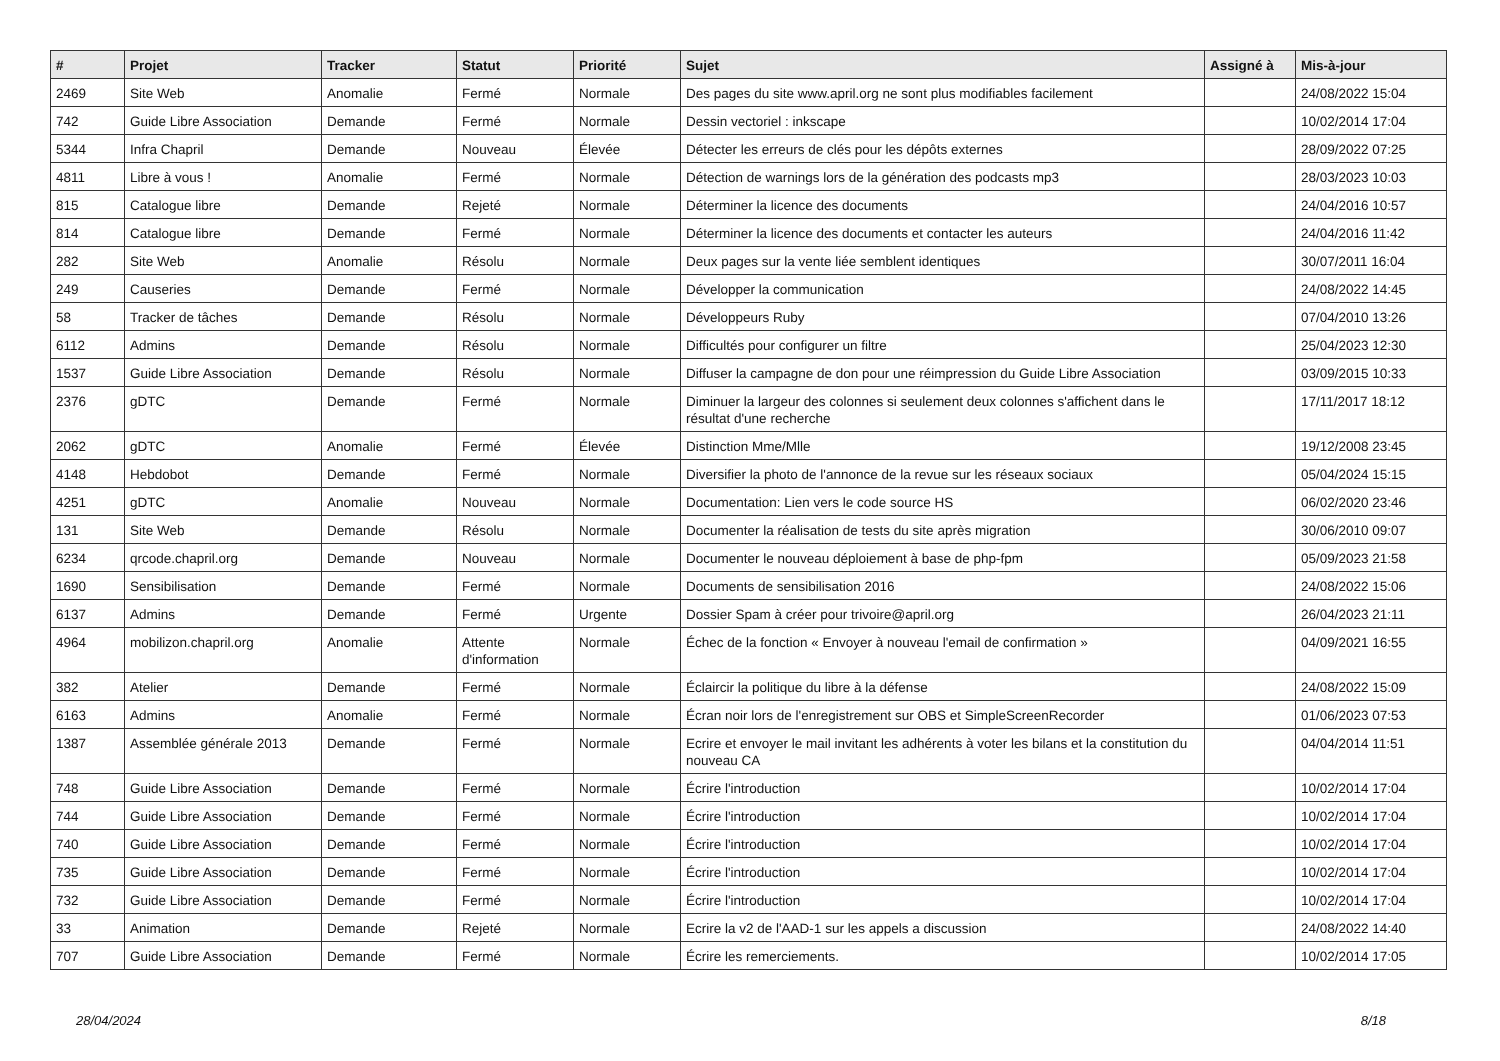| # | Projet | Tracker | Statut | Priorité | Sujet | Assigné à | Mis-à-jour |
| --- | --- | --- | --- | --- | --- | --- | --- |
| 2469 | Site Web | Anomalie | Fermé | Normale | Des pages du site www.april.org ne sont plus modifiables facilement | | 24/08/2022 15:04 |
| 742 | Guide Libre Association | Demande | Fermé | Normale | Dessin vectoriel : inkscape | | 10/02/2014 17:04 |
| 5344 | Infra Chapril | Demande | Nouveau | Élevée | Détecter les erreurs de clés pour les dépôts externes | | 28/09/2022 07:25 |
| 4811 | Libre à vous ! | Anomalie | Fermé | Normale | Détection de warnings lors de la génération des podcasts mp3 | | 28/03/2023 10:03 |
| 815 | Catalogue libre | Demande | Rejeté | Normale | Déterminer la licence des documents | | 24/04/2016 10:57 |
| 814 | Catalogue libre | Demande | Fermé | Normale | Déterminer la licence des documents et contacter les auteurs | | 24/04/2016 11:42 |
| 282 | Site Web | Anomalie | Résolu | Normale | Deux pages sur la vente liée semblent identiques | | 30/07/2011 16:04 |
| 249 | Causeries | Demande | Fermé | Normale | Développer la communication | | 24/08/2022 14:45 |
| 58 | Tracker de tâches | Demande | Résolu | Normale | Développeurs Ruby | | 07/04/2010 13:26 |
| 6112 | Admins | Demande | Résolu | Normale | Difficultés pour configurer un filtre | | 25/04/2023 12:30 |
| 1537 | Guide Libre Association | Demande | Résolu | Normale | Diffuser la campagne de don pour une réimpression du Guide Libre Association | | 03/09/2015 10:33 |
| 2376 | gDTC | Demande | Fermé | Normale | Diminuer la largeur des colonnes si seulement deux colonnes s'affichent dans le résultat d'une recherche | | 17/11/2017 18:12 |
| 2062 | gDTC | Anomalie | Fermé | Élevée | Distinction Mme/Mlle | | 19/12/2008 23:45 |
| 4148 | Hebdobot | Demande | Fermé | Normale | Diversifier la photo de l'annonce de la revue sur les réseaux sociaux | | 05/04/2024 15:15 |
| 4251 | gDTC | Anomalie | Nouveau | Normale | Documentation: Lien vers le code source HS | | 06/02/2020 23:46 |
| 131 | Site Web | Demande | Résolu | Normale | Documenter la réalisation de tests du site après migration | | 30/06/2010 09:07 |
| 6234 | qrcode.chapril.org | Demande | Nouveau | Normale | Documenter le nouveau déploiement à base de php-fpm | | 05/09/2023 21:58 |
| 1690 | Sensibilisation | Demande | Fermé | Normale | Documents de sensibilisation 2016 | | 24/08/2022 15:06 |
| 6137 | Admins | Demande | Fermé | Urgente | Dossier Spam à créer pour trivoire@april.org | | 26/04/2023 21:11 |
| 4964 | mobilizon.chapril.org | Anomalie | Attente d'information | Normale | Échec de la fonction « Envoyer à nouveau l'email de confirmation » | | 04/09/2021 16:55 |
| 382 | Atelier | Demande | Fermé | Normale | Éclaircir la politique du libre à la défense | | 24/08/2022 15:09 |
| 6163 | Admins | Anomalie | Fermé | Normale | Écran noir lors de l'enregistrement sur OBS et SimpleScreenRecorder | | 01/06/2023 07:53 |
| 1387 | Assemblée générale 2013 | Demande | Fermé | Normale | Ecrire et envoyer le mail invitant les adhérents à voter les bilans et la constitution du nouveau CA | | 04/04/2014 11:51 |
| 748 | Guide Libre Association | Demande | Fermé | Normale | Écrire l'introduction | | 10/02/2014 17:04 |
| 744 | Guide Libre Association | Demande | Fermé | Normale | Écrire l'introduction | | 10/02/2014 17:04 |
| 740 | Guide Libre Association | Demande | Fermé | Normale | Écrire l'introduction | | 10/02/2014 17:04 |
| 735 | Guide Libre Association | Demande | Fermé | Normale | Écrire l'introduction | | 10/02/2014 17:04 |
| 732 | Guide Libre Association | Demande | Fermé | Normale | Écrire l'introduction | | 10/02/2014 17:04 |
| 33 | Animation | Demande | Rejeté | Normale | Ecrire la v2 de l'AAD-1 sur les appels a discussion | | 24/08/2022 14:40 |
| 707 | Guide Libre Association | Demande | Fermé | Normale | Écrire les remerciements. | | 10/02/2014 17:05 |
28/04/2024 8/18